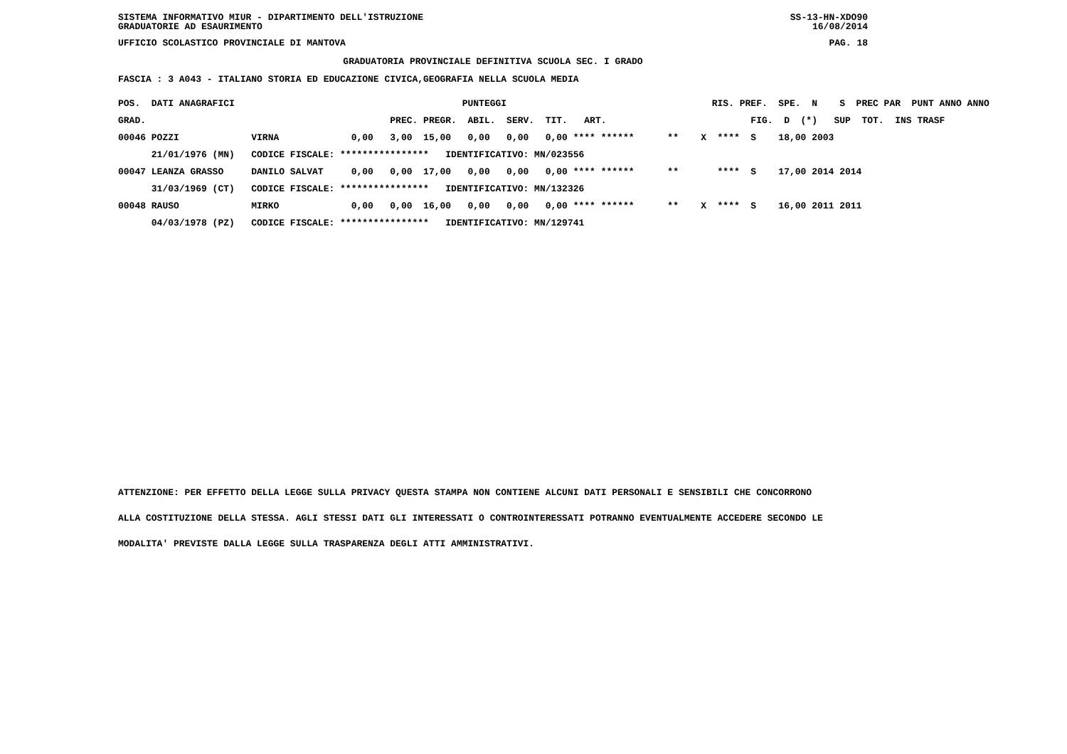SISTEMA INFORMATIVO MIUR - DIPARTIMENTO DELL'ISTRUZIONE SS-13-HN-XDO90
GRADUATORIE AD ESAURIMENTO 16/08/2014
UFFICIO SCOLASTICO PROVINCIALE DI MANTOVA PAG. 18
GRADUATORIA PROVINCIALE DEFINITIVA SCUOLA SEC. I GRADO
FASCIA : 3 A043 - ITALIANO STORIA ED EDUCAZIONE CIVICA,GEOGRAFIA NELLA SCUOLA MEDIA
| POS. DATI ANAGRAFICI | | PUNTEGGI | RIS. PREF. SPE. N S PREC PAR PUNT ANNO ANNO |
| --- | --- | --- | --- |
| GRAD. | | PREC. PREGR. ABIL. SERV. TIT. ART. | FIG. D (*) SUP TOT. INS TRASF |
| 00046 POZZI | VIRNA | 0,00 3,00 15,00 0,00 0,00 0,00 **** ****** | ** X **** S 18,00 2003 |
| 21/01/1976 (MN) | CODICE FISCALE: | **************** IDENTIFICATIVO: MN/023556 | |
| 00047 LEANZA GRASSO | DANILO SALVAT | 0,00 0,00 17,00 0,00 0,00 0,00 **** ****** | ** **** S 17,00 2014 2014 |
| 31/03/1969 (CT) | CODICE FISCALE: | **************** IDENTIFICATIVO: MN/132326 | |
| 00048 RAUSO | MIRKO | 0,00 0,00 16,00 0,00 0,00 0,00 **** ****** | ** X **** S 16,00 2011 2011 |
| 04/03/1978 (PZ) | CODICE FISCALE: | **************** IDENTIFICATIVO: MN/129741 | |
ATTENZIONE: PER EFFETTO DELLA LEGGE SULLA PRIVACY QUESTA STAMPA NON CONTIENE ALCUNI DATI PERSONALI E SENSIBILI CHE CONCORRONO
ALLA COSTITUZIONE DELLA STESSA. AGLI STESSI DATI GLI INTERESSATI O CONTROINTERESSATI POTRANNO EVENTUALMENTE ACCEDERE SECONDO LE
MODALITA' PREVISTE DALLA LEGGE SULLA TRASPARENZA DEGLI ATTI AMMINISTRATIVI.